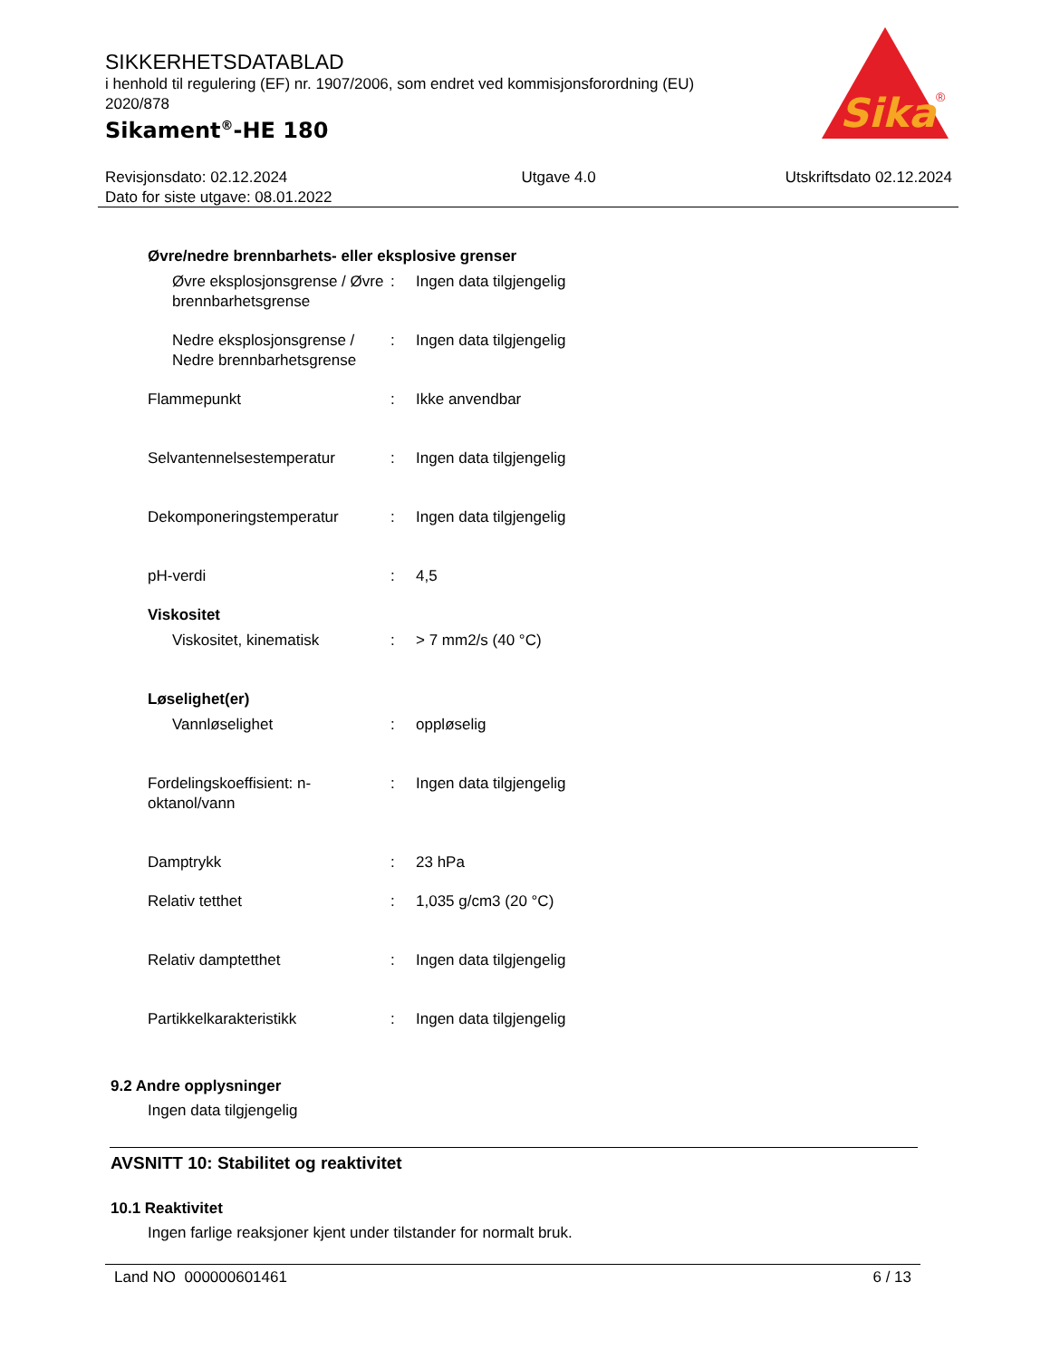SIKKERHETSDATABLAD
i henhold til regulering (EF) nr. 1907/2006, som endret ved kommisjonsforordning (EU) 2020/878
Sikament<sup>®</sup>-HE 180
Sika
®
Revisjonsdato: 02.12.2024
Dato for siste utgave: 08.01.2022
Utgave 4.0 Utskriftsdato 02.12.2024
Øvre/nedre brennbarhets- eller eksplosive grenser
Øvre eksplosjonsgrense / Øvre brennbarhetsgrense
: Ingen data tilgjengelig
Nedre eksplosjonsgrense / Nedre brennbarhetsgrense
: Ingen data tilgjengelig
Flammepunkt : Ikke anvendbar
Selvantennelsestemperatur : Ingen data tilgjengelig
Dekomponeringstemperatur : Ingen data tilgjengelig
pH-verdi : 4,5
Viskositet
Viskositet, kinematisk : > 7 mm2/s (40 °C)
Løselighet(er)
Vannløselighet : oppløselig
Fordelingskoeffisient: n-oktanol/vann
: Ingen data tilgjengelig
Damptrykk : 23 hPa
Relativ tetthet : 1,035 g/cm3 (20 °C)
Relativ damptetthet : Ingen data tilgjengelig
Partikkelkarakteristikk : Ingen data tilgjengelig
9.2 Andre opplysninger
Ingen data tilgjengelig
AVSNITT 10: Stabilitet og reaktivitet
10.1 Reaktivitet
Ingen farlige reaksjoner kjent under tilstander for normalt bruk.
Land NO 000000601461 6 / 13